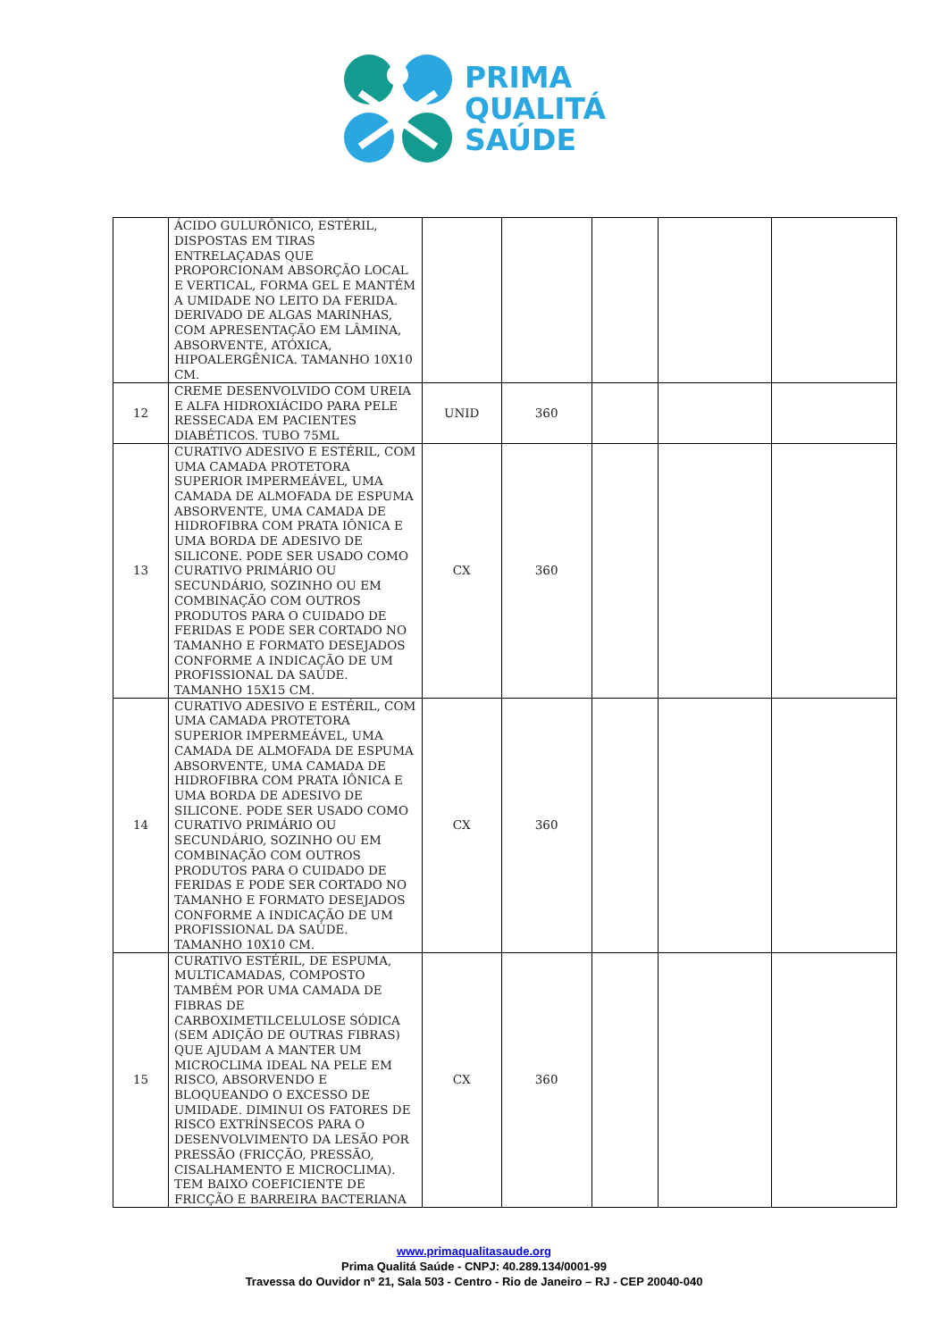PRIMA
QUALITÁ
SAÚDE
| | ÁCIDO GULURÔNICO, ESTÉRIL, DISPOSTAS EM TIRAS ENTRELAÇADAS QUE PROPORCIONAM ABSORÇÃO LOCAL E VERTICAL, FORMA GEL E MANTÉM A UMIDADE NO LEITO DA FERIDA. DERIVADO DE ALGAS MARINHAS, COM APRESENTAÇÃO EM LÂMINA, ABSORVENTE, ATÓXICA, HIPOALERGÊNICA. TAMANHO 10X10 CM. | | | | | |
| 12 | CREME DESENVOLVIDO COM UREIA E ALFA HIDROXIÁCIDO PARA PELE RESSECADA EM PACIENTES DIABÉTICOS. TUBO 75ML | UNID | 360 | | | |
| 13 | CURATIVO ADESIVO E ESTÉRIL, COM UMA CAMADA PROTETORA SUPERIOR IMPERMEÁVEL, UMA CAMADA DE ALMOFADA DE ESPUMA ABSORVENTE, UMA CAMADA DE HIDROFIBRA COM PRATA IÔNICA E UMA BORDA DE ADESIVO DE SILICONE. PODE SER USADO COMO CURATIVO PRIMÁRIO OU SECUNDÁRIO, SOZINHO OU EM COMBINAÇÃO COM OUTROS PRODUTOS PARA O CUIDADO DE FERIDAS E PODE SER CORTADO NO TAMANHO E FORMATO DESEJADOS CONFORME A INDICAÇÃO DE UM PROFISSIONAL DA SAÚDE. TAMANHO 15X15 CM. | CX | 360 | | | |
| 14 | CURATIVO ADESIVO E ESTÉRIL, COM UMA CAMADA PROTETORA SUPERIOR IMPERMEÁVEL, UMA CAMADA DE ALMOFADA DE ESPUMA ABSORVENTE, UMA CAMADA DE HIDROFIBRA COM PRATA IÔNICA E UMA BORDA DE ADESIVO DE SILICONE. PODE SER USADO COMO CURATIVO PRIMÁRIO OU SECUNDÁRIO, SOZINHO OU EM COMBINAÇÃO COM OUTROS PRODUTOS PARA O CUIDADO DE FERIDAS E PODE SER CORTADO NO TAMANHO E FORMATO DESEJADOS CONFORME A INDICAÇÃO DE UM PROFISSIONAL DA SAÚDE. TAMANHO 10X10 CM. | CX | 360 | | | |
| 15 | CURATIVO ESTÉRIL, DE ESPUMA, MULTICAMADAS, COMPOSTO TAMBÉM POR UMA CAMADA DE FIBRAS DE CARBOXIMETILCELULOSE SÓDICA (SEM ADIÇÃO DE OUTRAS FIBRAS) QUE AJUDAM A MANTER UM MICROCLIMA IDEAL NA PELE EM RISCO, ABSORVENDO E BLOQUEANDO O EXCESSO DE UMIDADE. DIMINUI OS FATORES DE RISCO EXTRÍNSECOS PARA O DESENVOLVIMENTO DA LESÃO POR PRESSÃO (FRICÇÃO, PRESSÃO, CISALHAMENTO E MICROCLIMA). TEM BAIXO COEFICIENTE DE FRICÇÃO E BARREIRA BACTERIANA | CX | 360 | | | |
www.primaqualitasaude.org
Prima Qualitá Saúde - CNPJ: 40.289.134/0001-99
Travessa do Ouvidor nº 21, Sala 503 - Centro - Rio de Janeiro – RJ - CEP 20040-040